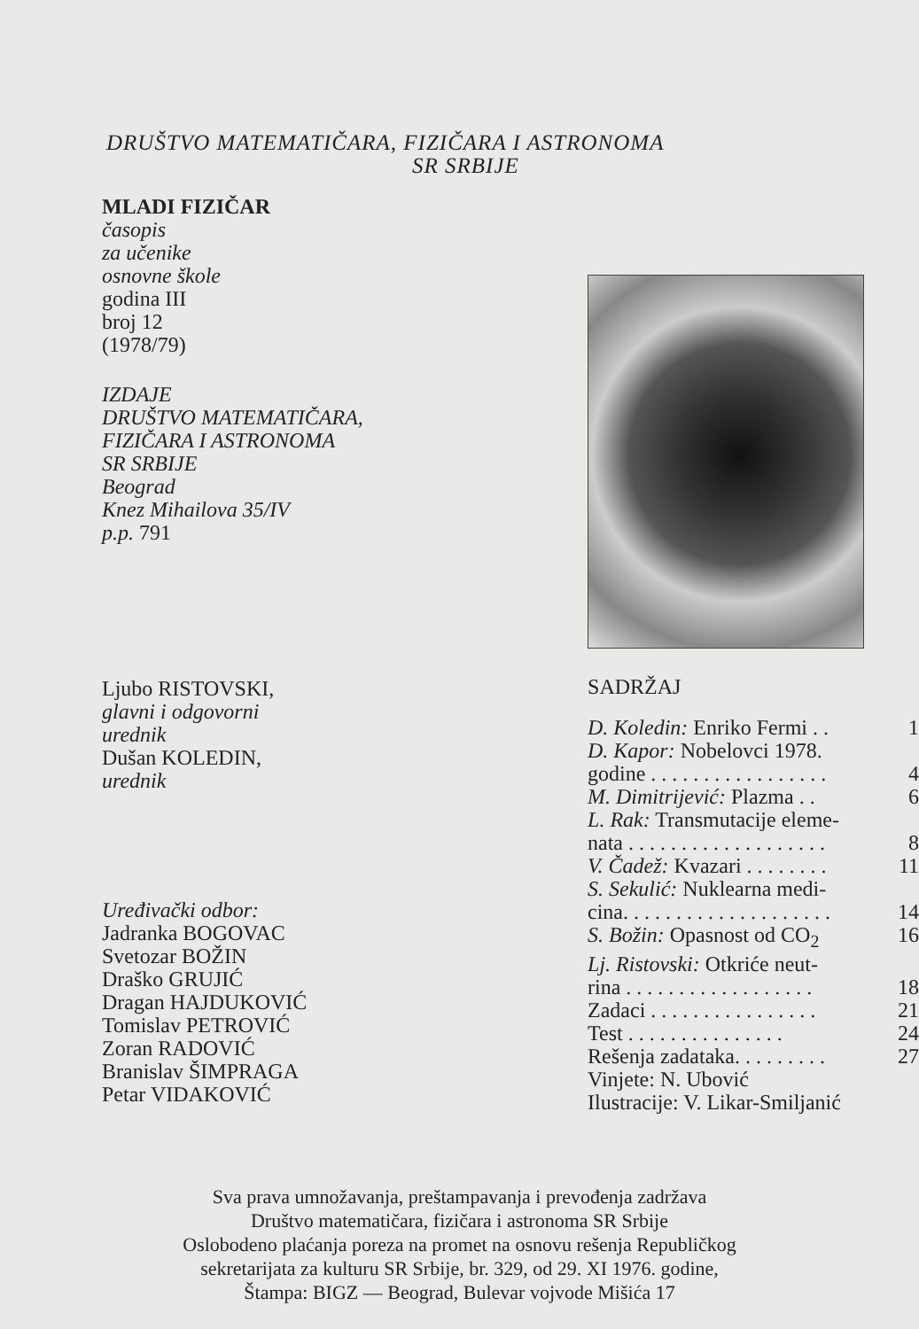DRUŠTVO MATEMATIČARA, FIZIČARA I ASTRONOMA
SR SRBIJE
MLADI FIZIČAR
časopis
za učenike
osnovne škole
godina III
broj 12
(1978/79)
IZDAJE
DRUŠTVO MATEMATIČARA,
FIZIČARA I ASTRONOMA
SR SRBIJE
Beograd
Knez Mihailova 35/IV
p.p. 791
Ljubo RISTOVSKI,
glavni i odgovorni
urednik
Dušan KOLEDIN,
urednik
Uređivački odbor:
Jadranka BOGOVAC
Svetozar BOŽIN
Draško GRUJIĆ
Dragan HAJDUKOVIĆ
Tomislav PETROVIĆ
Zoran RADOVIĆ
Branislav ŠIMPRAGA
Petar VIDAKOVIĆ
SADRŽAJ
D. Koledin: Enriko Fermi . . 1
D. Kapor: Nobelovci 1978.
godine . . . . . . . . . . . . . . . . .
4
M. Dimitrijević: Plazma . . 6
L. Rak: Transmutacije eleme-
nata . . . . . . . . . . . . . . . . . . .
8
V. Čadež: Kvazari . . . . . . . . 11
S. Sekulić: Nuklearna medi-
cina. . . . . . . . . . . . . . . . . . . .
14
S. Božin: Opasnost od CO<sub>2</sub> 16
Lj. Ristovski: Otkriće neut-
rina . . . . . . . . . . . . . . . . . .
18
Zadaci . . . . . . . . . . . . . . . . 21
Test . . . . . . . . . . . . . . . 24
Rešenja zadataka. . . . . . . . . 27
Vinjete: N. Ubović
Ilustracije: V. Likar-Smiljanić
Sva prava umnožavanja, preštampavanja i prevođenja zadržava
Društvo matematičara, fizičara i astronoma SR Srbije
Oslobodeno plaćanja poreza na promet na osnovu rešenja Republičkog
sekretarijata za kulturu SR Srbije, br. 329, od 29. XI 1976. godine,
Štampa: BIGZ — Beograd, Bulevar vojvode Mišića 17